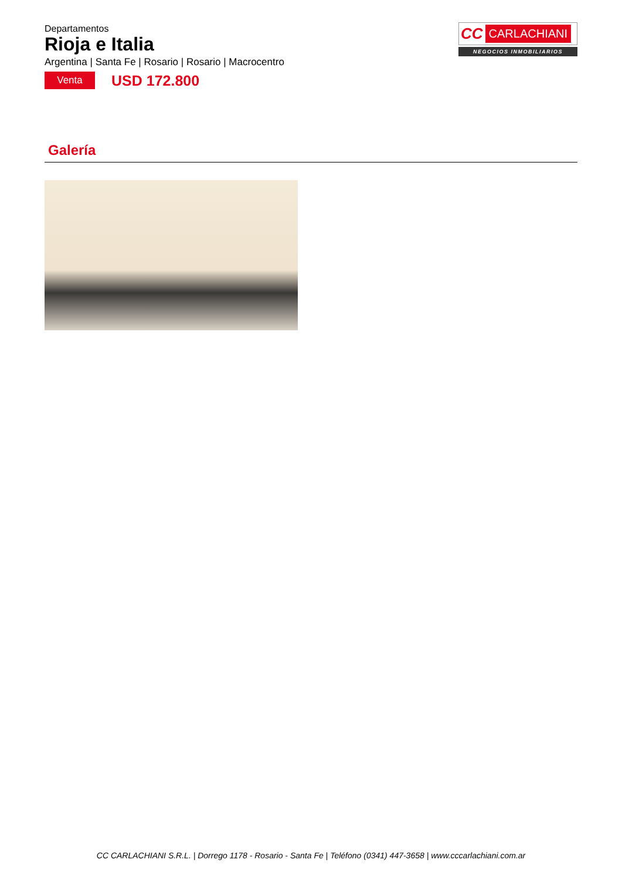Departamentos
Rioja e Italia
Argentina | Santa Fe | Rosario | Rosario | Macrocentro
Venta
USD 172.800
CC CARLACHIANI
NEGOCIOS INMOBILIARIOS
Galería
CC CARLACHIANI S.R.L. | Dorrego 1178 - Rosario - Santa Fe | Teléfono (0341) 447-3658 | www.cccarlachiani.com.ar